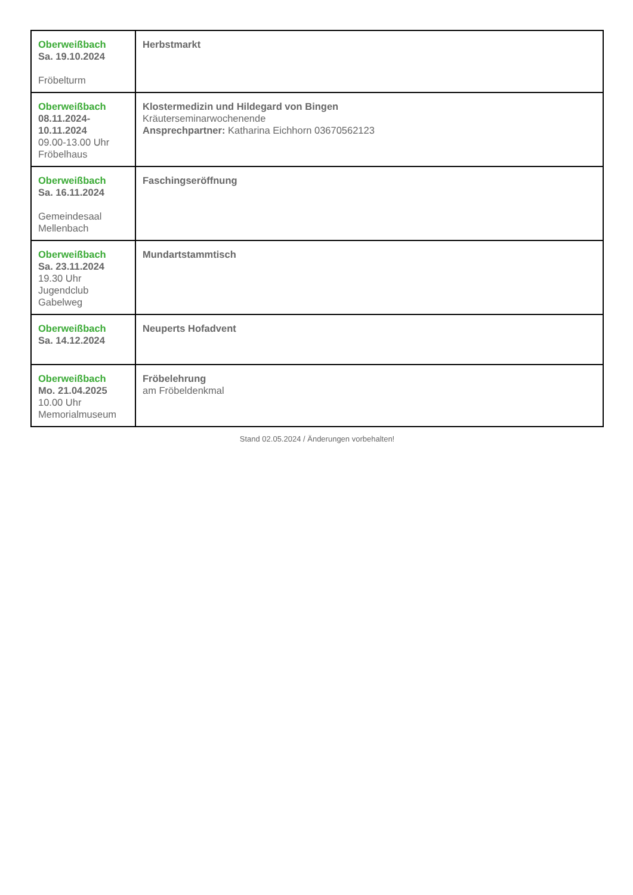| Oberweißbach Sa. 19.10.2024 Fröbelturm | Herbstmarkt |
| Oberweißbach 08.11.2024- 10.11.2024 09.00-13.00 Uhr Fröbelhaus | Klostermedizin und Hildegard von Bingen Kräuterseminarwochenende Ansprechpartner: Katharina Eichhorn 03670562123 |
| Oberweißbach Sa. 16.11.2024 Gemeindesaal Mellenbach | Faschingseröffnung |
| Oberweißbach Sa. 23.11.2024 19.30 Uhr Jugendclub Gabelweg | Mundartstammtisch |
| Oberweißbach Sa. 14.12.2024 | Neuperts Hofadvent |
| Oberweißbach Mo. 21.04.2025 10.00 Uhr Memorialmuseum | Fröbelehrung am Fröbeldenkmal |
Stand 02.05.2024 / Änderungen vorbehalten!